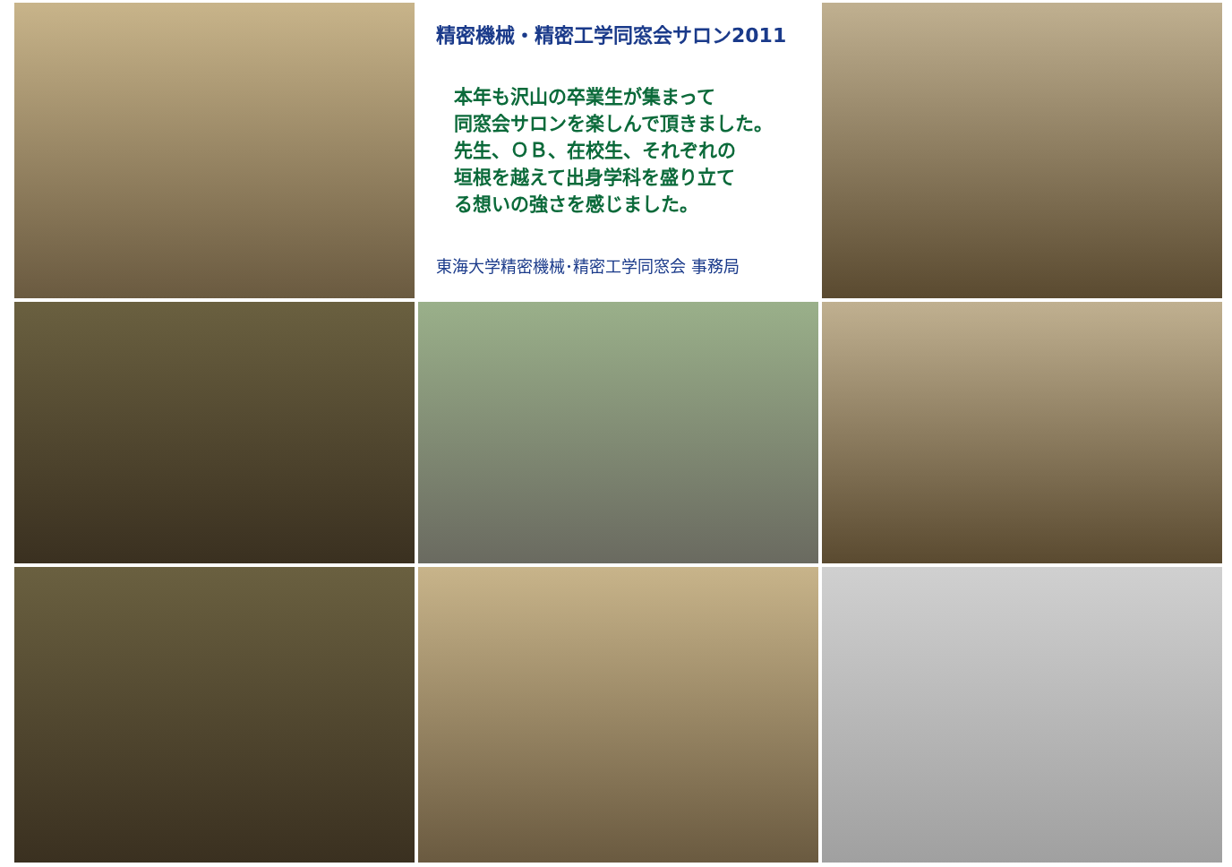精密機械・精密工学同窓会サロン2011
本年も沢山の卒業生が集まって
同窓会サロンを楽しんで頂きました。
先生、ＯＢ、在校生、それぞれの
垣根を越えて出身学科を盛り立て
る想いの強さを感じました。
東海大学精密機械･精密工学同窓会 事務局